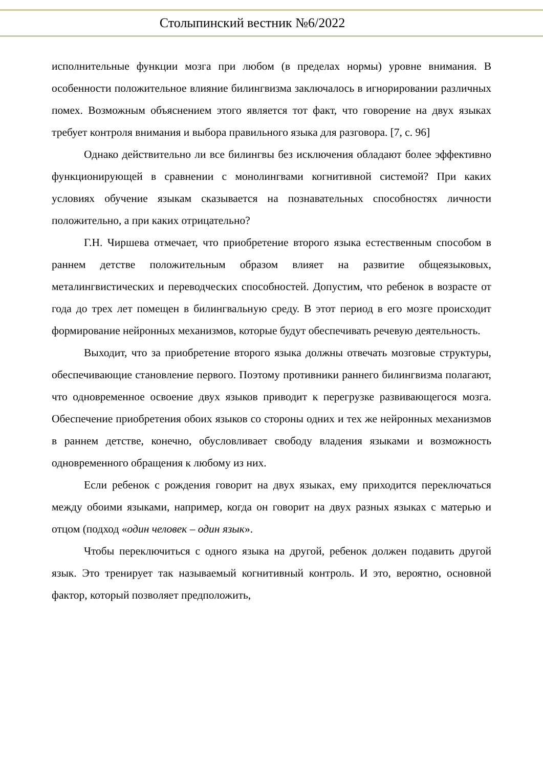Столыпинский вестник №6/2022
исполнительные функции мозга при любом (в пределах нормы) уровне внимания. В особенности положительное влияние билингвизма заключалось в игнорировании различных помех. Возможным объяснением этого является тот факт, что говорение на двух языках требует контроля внимания и выбора правильного языка для разговора. [7, с. 96]
Однако действительно ли все билингвы без исключения обладают более эффективно функционирующей в сравнении с монолингвами когнитивной системой? При каких условиях обучение языкам сказывается на познавательных способностях личности положительно, а при каких отрицательно?
Г.Н. Чиршева отмечает, что приобретение второго языка естественным способом в раннем детстве положительным образом влияет на развитие общеязыковых, металингвистических и переводческих способностей. Допустим, что ребенок в возрасте от года до трех лет помещен в билингвальную среду. В этот период в его мозге происходит формирование нейронных механизмов, которые будут обеспечивать речевую деятельность.
Выходит, что за приобретение второго языка должны отвечать мозговые структуры, обеспечивающие становление первого. Поэтому противники раннего билингвизма полагают, что одновременное освоение двух языков приводит к перегрузке развивающегося мозга. Обеспечение приобретения обоих языков со стороны одних и тех же нейронных механизмов в раннем детстве, конечно, обусловливает свободу владения языками и возможность одновременного обращения к любому из них.
Если ребенок с рождения говорит на двух языках, ему приходится переключаться между обоими языками, например, когда он говорит на двух разных языках с матерью и отцом (подход «один человек – один язык».
Чтобы переключиться с одного языка на другой, ребенок должен подавить другой язык. Это тренирует так называемый когнитивный контроль. И это, вероятно, основной фактор, который позволяет предположить,